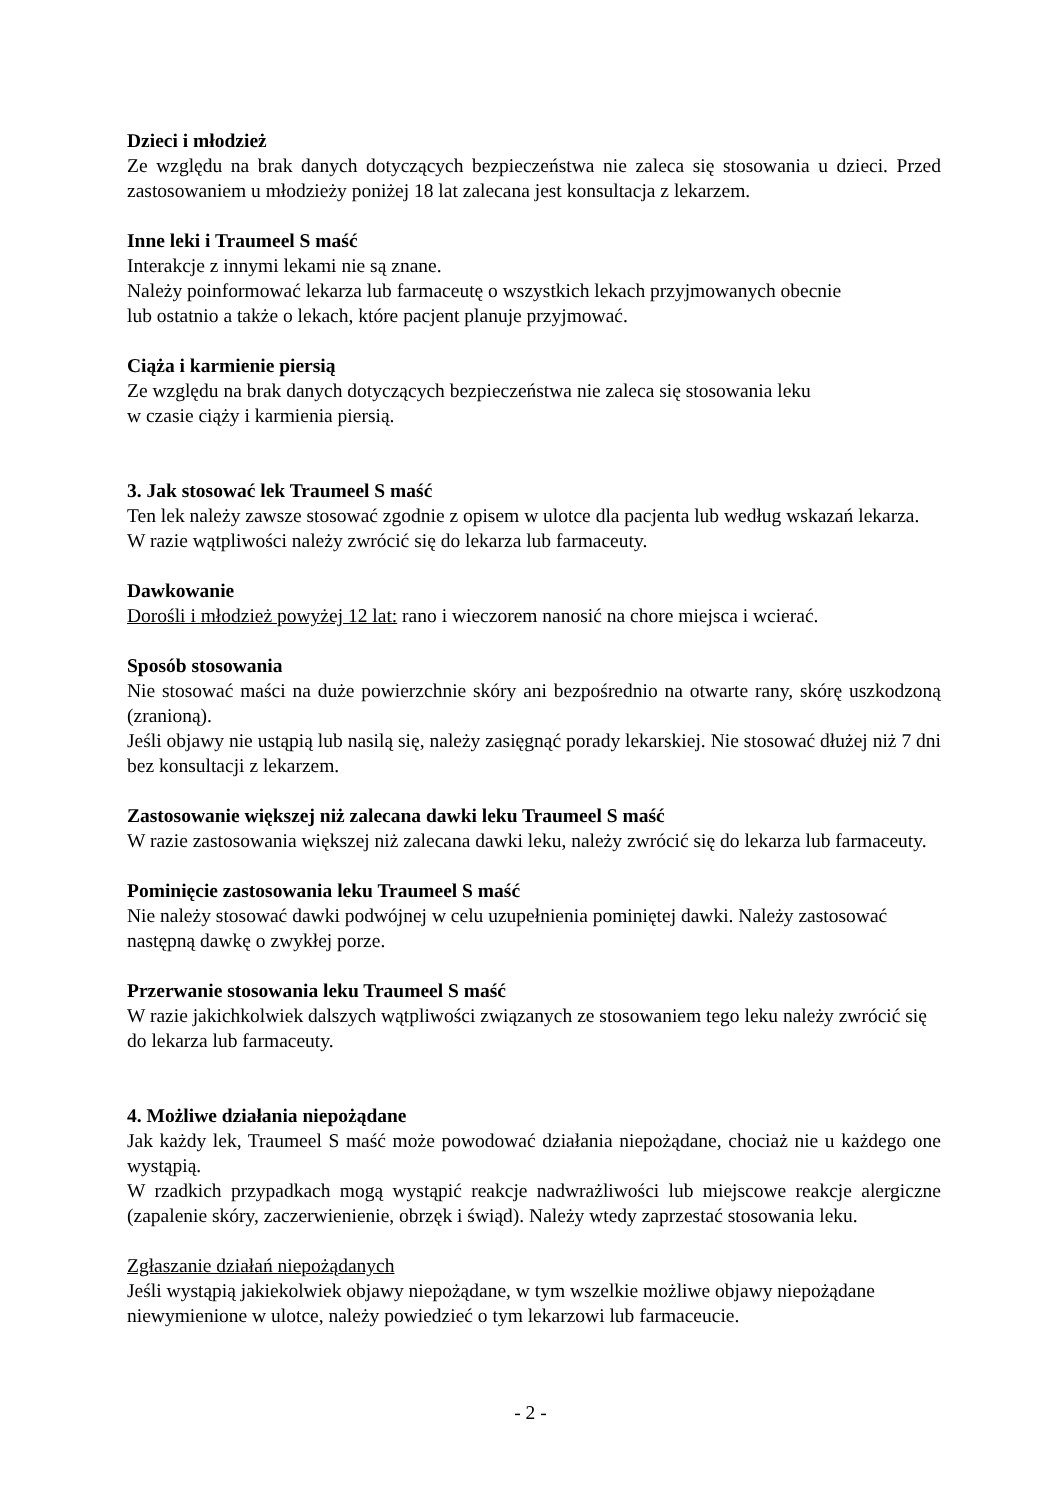Dzieci i młodzież
Ze względu na brak danych dotyczących bezpieczeństwa nie zaleca się stosowania u dzieci. Przed zastosowaniem u młodzieży poniżej 18 lat zalecana jest konsultacja z lekarzem.
Inne leki i Traumeel S maść
Interakcje z innymi lekami nie są znane.
Należy poinformować lekarza lub farmaceutę o wszystkich lekach przyjmowanych obecnie
lub ostatnio a także o lekach, które pacjent planuje przyjmować.
Ciąża i karmienie piersią
Ze względu na brak danych dotyczących bezpieczeństwa nie zaleca się stosowania leku
w czasie ciąży i karmienia piersią.
3. Jak stosować lek Traumeel S maść
Ten lek należy zawsze stosować zgodnie z opisem w ulotce dla pacjenta lub według wskazań lekarza. W razie wątpliwości należy zwrócić się do lekarza lub farmaceuty.
Dawkowanie
Dorośli i młodzież powyżej 12 lat: rano i wieczorem nanosić na chore miejsca i wcierać.
Sposób stosowania
Nie stosować maści na duże powierzchnie skóry ani bezpośrednio na otwarte rany, skórę uszkodzoną (zranioną).
Jeśli objawy nie ustąpią lub nasilą się, należy zasięgnąć porady lekarskiej. Nie stosować dłużej niż 7 dni bez konsultacji z lekarzem.
Zastosowanie większej niż zalecana dawki leku Traumeel S maść
W razie zastosowania większej niż zalecana dawki leku, należy zwrócić się do lekarza lub farmaceuty.
Pominięcie zastosowania leku Traumeel S maść
Nie należy stosować dawki podwójnej w celu uzupełnienia pominiętej dawki. Należy zastosować następną dawkę o zwykłej porze.
Przerwanie stosowania leku Traumeel S maść
W razie jakichkolwiek dalszych wątpliwości związanych ze stosowaniem tego leku należy zwrócić się do lekarza lub farmaceuty.
4. Możliwe działania niepożądane
Jak każdy lek, Traumeel S maść może powodować działania niepożądane, chociaż nie u każdego one wystąpią.
W rzadkich przypadkach mogą wystąpić reakcje nadwrażliwości lub miejscowe reakcje alergiczne (zapalenie skóry, zaczerwienienie, obrzęk i świąd). Należy wtedy zaprzestać stosowania leku.
Zgłaszanie działań niepożądanych
Jeśli wystąpią jakiekolwiek objawy niepożądane, w tym wszelkie możliwe objawy niepożądane niewymienione w ulotce, należy powiedzieć o tym lekarzowi lub farmaceucie.
- 2 -